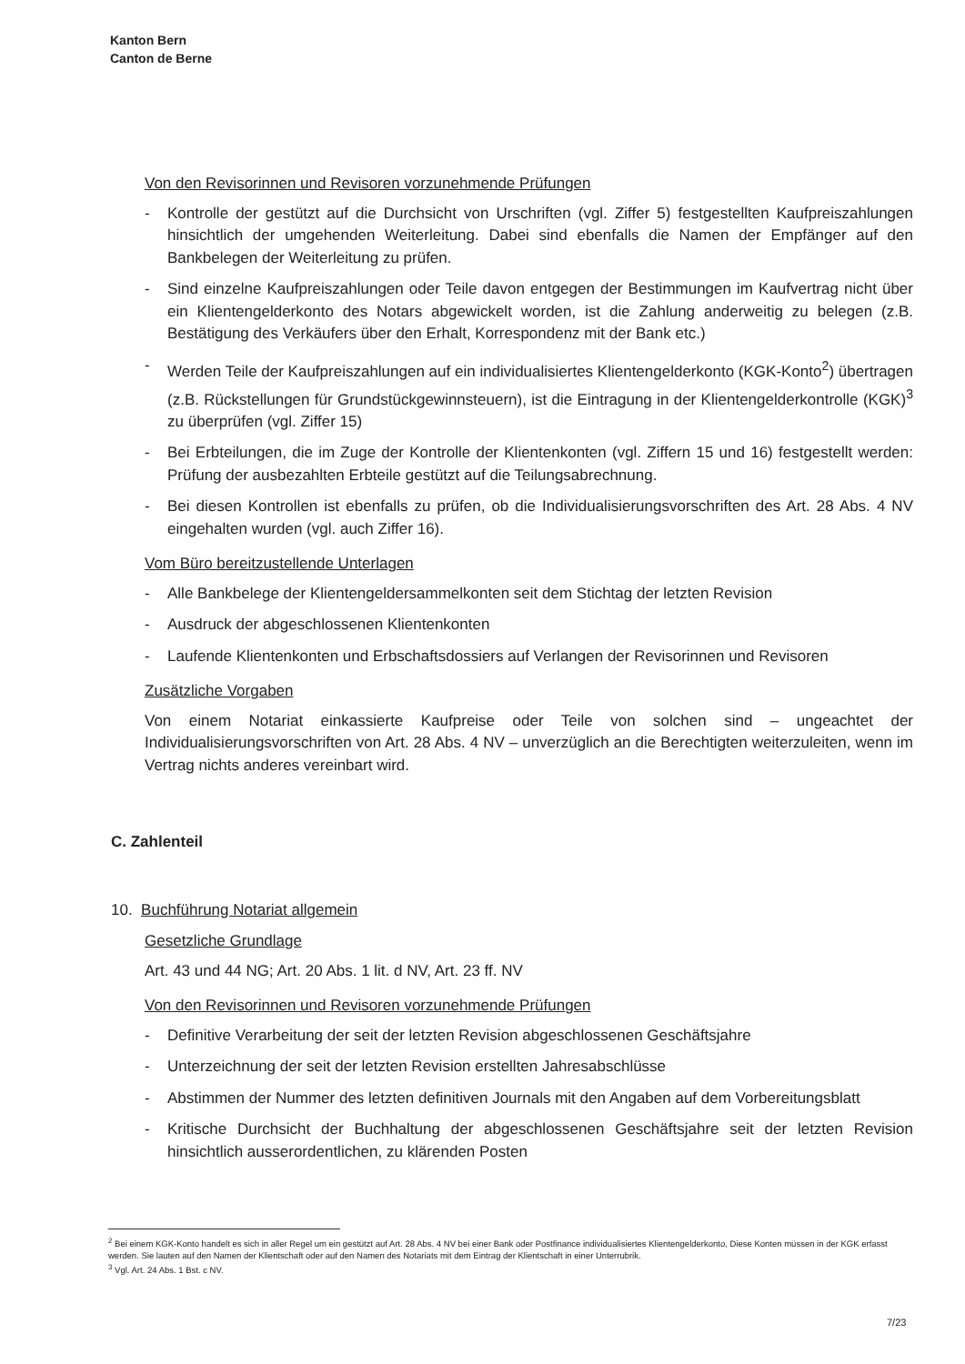Kanton Bern
Canton de Berne
Von den Revisorinnen und Revisoren vorzunehmende Prüfungen
- Kontrolle der gestützt auf die Durchsicht von Urschriften (vgl. Ziffer 5) festgestellten Kaufpreiszahlungen hinsichtlich der umgehenden Weiterleitung. Dabei sind ebenfalls die Namen der Empfänger auf den Bankbelegen der Weiterleitung zu prüfen.
- Sind einzelne Kaufpreiszahlungen oder Teile davon entgegen der Bestimmungen im Kaufvertrag nicht über ein Klientengelderkonto des Notars abgewickelt worden, ist die Zahlung anderweitig zu belegen (z.B. Bestätigung des Verkäufers über den Erhalt, Korrespondenz mit der Bank etc.)
- Werden Teile der Kaufpreiszahlungen auf ein individualisiertes Klientengelderkonto (KGK-Konto<sup>2</sup>) übertragen (z.B. Rückstellungen für Grundstückgewinnsteuern), ist die Eintragung in der Klientengelderkontrolle (KGK)<sup>3</sup> zu überprüfen (vgl. Ziffer 15)
- Bei Erbteilungen, die im Zuge der Kontrolle der Klientenkonten (vgl. Ziffern 15 und 16) festgestellt werden: Prüfung der ausbezahlten Erbteile gestützt auf die Teilungsabrechnung.
- Bei diesen Kontrollen ist ebenfalls zu prüfen, ob die Individualisierungsvorschriften des Art. 28 Abs. 4 NV eingehalten wurden (vgl. auch Ziffer 16).
Vom Büro bereitzustellende Unterlagen
- Alle Bankbelege der Klientengeldersammelkonten seit dem Stichtag der letzten Revision
- Ausdruck der abgeschlossenen Klientenkonten
- Laufende Klientenkonten und Erbschaftsdossiers auf Verlangen der Revisorinnen und Revisoren
Zusätzliche Vorgaben
Von einem Notariat einkassierte Kaufpreise oder Teile von solchen sind – ungeachtet der Individualisierungsvorschriften von Art. 28 Abs. 4 NV – unverzüglich an die Berechtigten weiterzuleiten, wenn im Vertrag nichts anderes vereinbart wird.
C. Zahlenteil
10. Buchführung Notariat allgemein
Gesetzliche Grundlage
Art. 43 und 44 NG; Art. 20 Abs. 1 lit. d NV, Art. 23 ff. NV
Von den Revisorinnen und Revisoren vorzunehmende Prüfungen
- Definitive Verarbeitung der seit der letzten Revision abgeschlossenen Geschäftsjahre
- Unterzeichnung der seit der letzten Revision erstellten Jahresabschlüsse
- Abstimmen der Nummer des letzten definitiven Journals mit den Angaben auf dem Vorbereitungsblatt
- Kritische Durchsicht der Buchhaltung der abgeschlossenen Geschäftsjahre seit der letzten Revision hinsichtlich ausserordentlichen, zu klärenden Posten
<sup>2</sup> Bei einem KGK-Konto handelt es sich in aller Regel um ein gestützt auf Art. 28 Abs. 4 NV bei einer Bank oder Postfinance individualisiertes Klientengelderkonto, Diese Konten müssen in der KGK erfasst werden. Sie lauten auf den Namen der Klientschaft oder auf den Namen des Notariats mit dem Eintrag der Klientschaft in einer Unterrubrik.
<sup>3</sup> Vgl. Art. 24 Abs. 1 Bst. c NV.
7/23